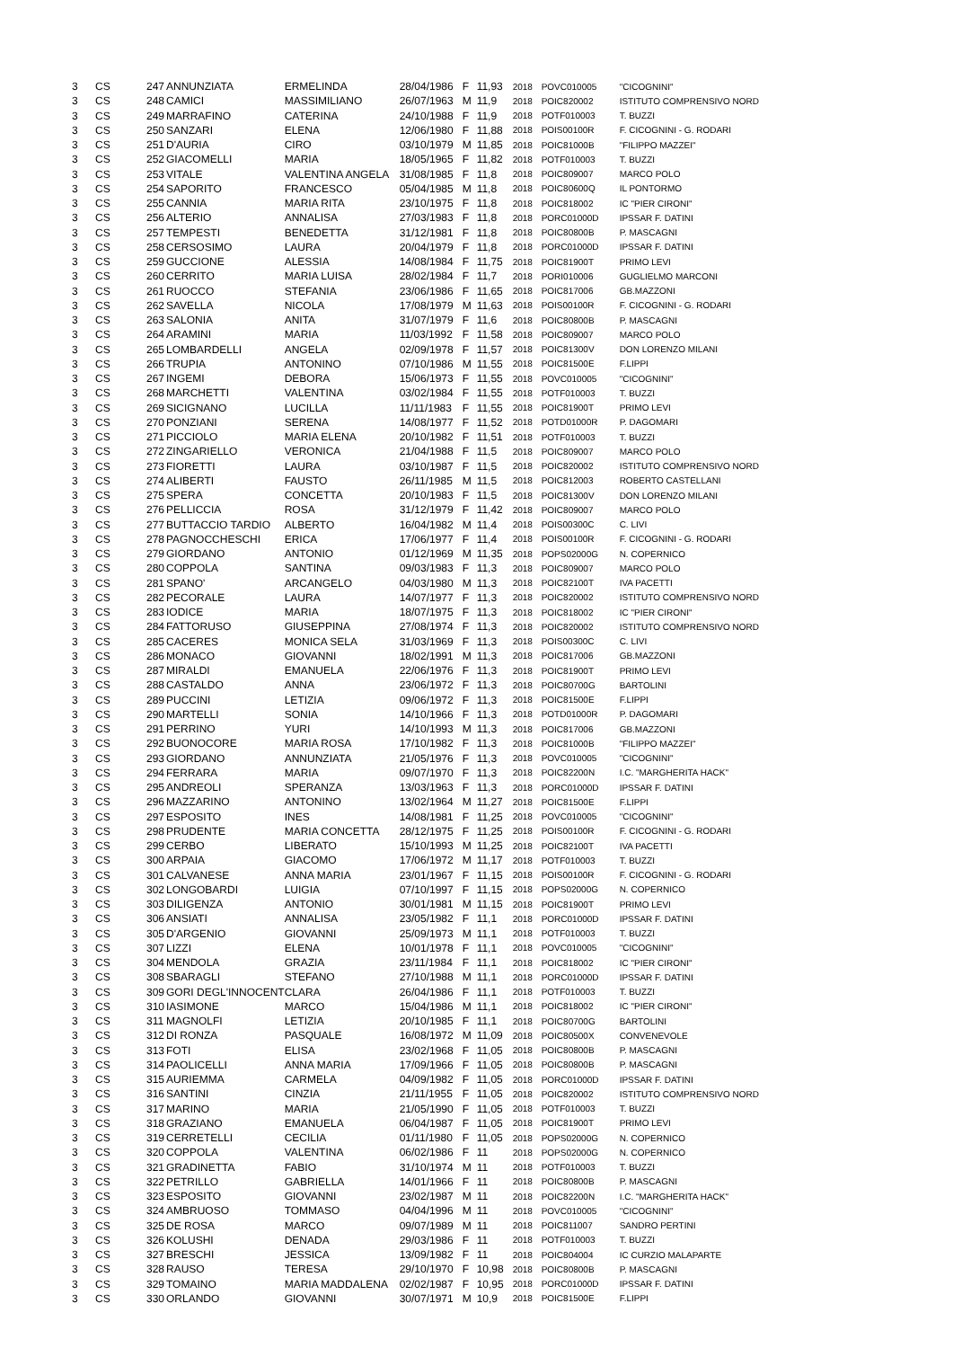| 3 | CS | 247 | ANNUNZIATA | ERMELINDA | 28/04/1986 | F | 11,93 | 2018 | POVC010005 | "CICOGNINI" |
| 3 | CS | 248 | CAMICI | MASSIMILIANO | 26/07/1963 | M | 11,9 | 2018 | POIC820002 | ISTITUTO COMPRENSIVO NORD |
| 3 | CS | 249 | MARRAFINO | CATERINA | 24/10/1988 | F | 11,9 | 2018 | POTF010003 | T. BUZZI |
| 3 | CS | 250 | SANZARI | ELENA | 12/06/1980 | F | 11,88 | 2018 | POIS00100R | F. CICOGNINI - G. RODARI |
| 3 | CS | 251 | D'AURIA | CIRO | 03/10/1979 | M | 11,85 | 2018 | POIC81000B | "FILIPPO MAZZEI" |
| 3 | CS | 252 | GIACOMELLI | MARIA | 18/05/1965 | F | 11,82 | 2018 | POTF010003 | T. BUZZI |
| 3 | CS | 253 | VITALE | VALENTINA ANGELA | 31/08/1985 | F | 11,8 | 2018 | POIC809007 | MARCO POLO |
| 3 | CS | 254 | SAPORITO | FRANCESCO | 05/04/1985 | M | 11,8 | 2018 | POIC80600Q | IL PONTORMO |
| 3 | CS | 255 | CANNIA | MARIA RITA | 23/10/1975 | F | 11,8 | 2018 | POIC818002 | IC "PIER CIRONI" |
| 3 | CS | 256 | ALTERIO | ANNALISA | 27/03/1983 | F | 11,8 | 2018 | PORC01000D | IPSSAR F. DATINI |
| 3 | CS | 257 | TEMPESTI | BENEDETTA | 31/12/1981 | F | 11,8 | 2018 | POIC80800B | P. MASCAGNI |
| 3 | CS | 258 | CERSOSIMO | LAURA | 20/04/1979 | F | 11,8 | 2018 | PORC01000D | IPSSAR F. DATINI |
| 3 | CS | 259 | GUCCIONE | ALESSIA | 14/08/1984 | F | 11,75 | 2018 | POIC81900T | PRIMO LEVI |
| 3 | CS | 260 | CERRITO | MARIA LUISA | 28/02/1984 | F | 11,7 | 2018 | PORI010006 | GUGLIELMO MARCONI |
| 3 | CS | 261 | RUOCCO | STEFANIA | 23/06/1986 | F | 11,65 | 2018 | POIC817006 | GB.MAZZONI |
| 3 | CS | 262 | SAVELLA | NICOLA | 17/08/1979 | M | 11,63 | 2018 | POIS00100R | F. CICOGNINI - G. RODARI |
| 3 | CS | 263 | SALONIA | ANITA | 31/07/1979 | F | 11,6 | 2018 | POIC80800B | P. MASCAGNI |
| 3 | CS | 264 | ARAMINI | MARIA | 11/03/1992 | F | 11,58 | 2018 | POIC809007 | MARCO POLO |
| 3 | CS | 265 | LOMBARDELLI | ANGELA | 02/09/1978 | F | 11,57 | 2018 | POIC81300V | DON LORENZO MILANI |
| 3 | CS | 266 | TRUPIA | ANTONINO | 07/10/1986 | M | 11,55 | 2018 | POIC81500E | F.LIPPI |
| 3 | CS | 267 | INGEMI | DEBORA | 15/06/1973 | F | 11,55 | 2018 | POVC010005 | "CICOGNINI" |
| 3 | CS | 268 | MARCHETTI | VALENTINA | 03/02/1984 | F | 11,55 | 2018 | POTF010003 | T. BUZZI |
| 3 | CS | 269 | SICIGNANO | LUCILLA | 11/11/1983 | F | 11,55 | 2018 | POIC81900T | PRIMO LEVI |
| 3 | CS | 270 | PONZIANI | SERENA | 14/08/1977 | F | 11,52 | 2018 | POTD01000R | P. DAGOMARI |
| 3 | CS | 271 | PICCIOLO | MARIA ELENA | 20/10/1982 | F | 11,51 | 2018 | POTF010003 | T. BUZZI |
| 3 | CS | 272 | ZINGARIELLO | VERONICA | 21/04/1988 | F | 11,5 | 2018 | POIC809007 | MARCO POLO |
| 3 | CS | 273 | FIORETTI | LAURA | 03/10/1987 | F | 11,5 | 2018 | POIC820002 | ISTITUTO COMPRENSIVO NORD |
| 3 | CS | 274 | ALIBERTI | FAUSTO | 26/11/1985 | M | 11,5 | 2018 | POIC812003 | ROBERTO CASTELLANI |
| 3 | CS | 275 | SPERA | CONCETTA | 20/10/1983 | F | 11,5 | 2018 | POIC81300V | DON LORENZO MILANI |
| 3 | CS | 276 | PELLICCIA | ROSA | 31/12/1979 | F | 11,42 | 2018 | POIC809007 | MARCO POLO |
| 3 | CS | 277 | BUTTACCIO TARDIO | ALBERTO | 16/04/1982 | M | 11,4 | 2018 | POIS00300C | C. LIVI |
| 3 | CS | 278 | PAGNOCCHESCHI | ERICA | 17/06/1977 | F | 11,4 | 2018 | POIS00100R | F. CICOGNINI - G. RODARI |
| 3 | CS | 279 | GIORDANO | ANTONIO | 01/12/1969 | M | 11,35 | 2018 | POPS02000G | N. COPERNICO |
| 3 | CS | 280 | COPPOLA | SANTINA | 09/03/1983 | F | 11,3 | 2018 | POIC809007 | MARCO POLO |
| 3 | CS | 281 | SPANO' | ARCANGELO | 04/03/1980 | M | 11,3 | 2018 | POIC82100T | IVA PACETTI |
| 3 | CS | 282 | PECORALE | LAURA | 14/07/1977 | F | 11,3 | 2018 | POIC820002 | ISTITUTO COMPRENSIVO NORD |
| 3 | CS | 283 | IODICE | MARIA | 18/07/1975 | F | 11,3 | 2018 | POIC818002 | IC "PIER CIRONI" |
| 3 | CS | 284 | FATTORUSO | GIUSEPPINA | 27/08/1974 | F | 11,3 | 2018 | POIC820002 | ISTITUTO COMPRENSIVO NORD |
| 3 | CS | 285 | CACERES | MONICA SELA | 31/03/1969 | F | 11,3 | 2018 | POIS00300C | C. LIVI |
| 3 | CS | 286 | MONACO | GIOVANNI | 18/02/1991 | M | 11,3 | 2018 | POIC817006 | GB.MAZZONI |
| 3 | CS | 287 | MIRALDI | EMANUELA | 22/06/1976 | F | 11,3 | 2018 | POIC81900T | PRIMO LEVI |
| 3 | CS | 288 | CASTALDO | ANNA | 23/06/1972 | F | 11,3 | 2018 | POIC80700G | BARTOLINI |
| 3 | CS | 289 | PUCCINI | LETIZIA | 09/06/1972 | F | 11,3 | 2018 | POIC81500E | F.LIPPI |
| 3 | CS | 290 | MARTELLI | SONIA | 14/10/1966 | F | 11,3 | 2018 | POTD01000R | P. DAGOMARI |
| 3 | CS | 291 | PERRINO | YURI | 14/10/1993 | M | 11,3 | 2018 | POIC817006 | GB.MAZZONI |
| 3 | CS | 292 | BUONOCORE | MARIA ROSA | 17/10/1982 | F | 11,3 | 2018 | POIC81000B | "FILIPPO MAZZEI" |
| 3 | CS | 293 | GIORDANO | ANNUNZIATA | 21/05/1976 | F | 11,3 | 2018 | POVC010005 | "CICOGNINI" |
| 3 | CS | 294 | FERRARA | MARIA | 09/07/1970 | F | 11,3 | 2018 | POIC82200N | I.C. "MARGHERITA HACK" |
| 3 | CS | 295 | ANDREOLI | SPERANZA | 13/03/1963 | F | 11,3 | 2018 | PORC01000D | IPSSAR F. DATINI |
| 3 | CS | 296 | MAZZARINO | ANTONINO | 13/02/1964 | M | 11,27 | 2018 | POIC81500E | F.LIPPI |
| 3 | CS | 297 | ESPOSITO | INES | 14/08/1981 | F | 11,25 | 2018 | POVC010005 | "CICOGNINI" |
| 3 | CS | 298 | PRUDENTE | MARIA CONCETTA | 28/12/1975 | F | 11,25 | 2018 | POIS00100R | F. CICOGNINI - G. RODARI |
| 3 | CS | 299 | CERBO | LIBERATO | 15/10/1993 | M | 11,25 | 2018 | POIC82100T | IVA PACETTI |
| 3 | CS | 300 | ARPAIA | GIACOMO | 17/06/1972 | M | 11,17 | 2018 | POTF010003 | T. BUZZI |
| 3 | CS | 301 | CALVANESE | ANNA MARIA | 23/01/1967 | F | 11,15 | 2018 | POIS00100R | F. CICOGNINI - G. RODARI |
| 3 | CS | 302 | LONGOBARDI | LUIGIA | 07/10/1997 | F | 11,15 | 2018 | POPS02000G | N. COPERNICO |
| 3 | CS | 303 | DILIGENZA | ANTONIO | 30/01/1981 | M | 11,15 | 2018 | POIC81900T | PRIMO LEVI |
| 3 | CS | 306 | ANSIATI | ANNALISA | 23/05/1982 | F | 11,1 | 2018 | PORC01000D | IPSSAR F. DATINI |
| 3 | CS | 305 | D'ARGENIO | GIOVANNI | 25/09/1973 | M | 11,1 | 2018 | POTF010003 | T. BUZZI |
| 3 | CS | 307 | LIZZI | ELENA | 10/01/1978 | F | 11,1 | 2018 | POVC010005 | "CICOGNINI" |
| 3 | CS | 304 | MENDOLA | GRAZIA | 23/11/1984 | F | 11,1 | 2018 | POIC818002 | IC "PIER CIRONI" |
| 3 | CS | 308 | SBARAGLI | STEFANO | 27/10/1988 | M | 11,1 | 2018 | PORC01000D | IPSSAR F. DATINI |
| 3 | CS | 309 | GORI DEGL'INNOCENT | CLARA | 26/04/1986 | F | 11,1 | 2018 | POTF010003 | T. BUZZI |
| 3 | CS | 310 | IASIMONE | MARCO | 15/04/1986 | M | 11,1 | 2018 | POIC818002 | IC "PIER CIRONI" |
| 3 | CS | 311 | MAGNOLFI | LETIZIA | 20/10/1985 | F | 11,1 | 2018 | POIC80700G | BARTOLINI |
| 3 | CS | 312 | DI RONZA | PASQUALE | 16/08/1972 | M | 11,09 | 2018 | POIC80500X | CONVENEVOLE |
| 3 | CS | 313 | FOTI | ELISA | 23/02/1968 | F | 11,05 | 2018 | POIC80800B | P. MASCAGNI |
| 3 | CS | 314 | PAOLICELLI | ANNA MARIA | 17/09/1966 | F | 11,05 | 2018 | POIC80800B | P. MASCAGNI |
| 3 | CS | 315 | AURIEMMA | CARMELA | 04/09/1982 | F | 11,05 | 2018 | PORC01000D | IPSSAR F. DATINI |
| 3 | CS | 316 | SANTINI | CINZIA | 21/11/1955 | F | 11,05 | 2018 | POIC820002 | ISTITUTO COMPRENSIVO NORD |
| 3 | CS | 317 | MARINO | MARIA | 21/05/1990 | F | 11,05 | 2018 | POTF010003 | T. BUZZI |
| 3 | CS | 318 | GRAZIANO | EMANUELA | 06/04/1987 | F | 11,05 | 2018 | POIC81900T | PRIMO LEVI |
| 3 | CS | 319 | CERRETELLI | CECILIA | 01/11/1980 | F | 11,05 | 2018 | POPS02000G | N. COPERNICO |
| 3 | CS | 320 | COPPOLA | VALENTINA | 06/02/1986 | F | 11 | 2018 | POPS02000G | N. COPERNICO |
| 3 | CS | 321 | GRADINETTA | FABIO | 31/10/1974 | M | 11 | 2018 | POTF010003 | T. BUZZI |
| 3 | CS | 322 | PETRILLO | GABRIELLA | 14/01/1966 | F | 11 | 2018 | POIC80800B | P. MASCAGNI |
| 3 | CS | 323 | ESPOSITO | GIOVANNI | 23/02/1987 | M | 11 | 2018 | POIC82200N | I.C. "MARGHERITA HACK" |
| 3 | CS | 324 | AMBRUOSO | TOMMASO | 04/04/1996 | M | 11 | 2018 | POVC010005 | "CICOGNINI" |
| 3 | CS | 325 | DE ROSA | MARCO | 09/07/1989 | M | 11 | 2018 | POIC811007 | SANDRO PERTINI |
| 3 | CS | 326 | KOLUSHI | DENADA | 29/03/1986 | F | 11 | 2018 | POTF010003 | T. BUZZI |
| 3 | CS | 327 | BRESCHI | JESSICA | 13/09/1982 | F | 11 | 2018 | POIC804004 | IC CURZIO MALAPARTE |
| 3 | CS | 328 | RAUSO | TERESA | 29/10/1970 | F | 10,98 | 2018 | POIC80800B | P. MASCAGNI |
| 3 | CS | 329 | TOMAINO | MARIA MADDALENA | 02/02/1987 | F | 10,95 | 2018 | PORC01000D | IPSSAR F. DATINI |
| 3 | CS | 330 | ORLANDO | GIOVANNI | 30/07/1971 | M | 10,9 | 2018 | POIC81500E | F.LIPPI |